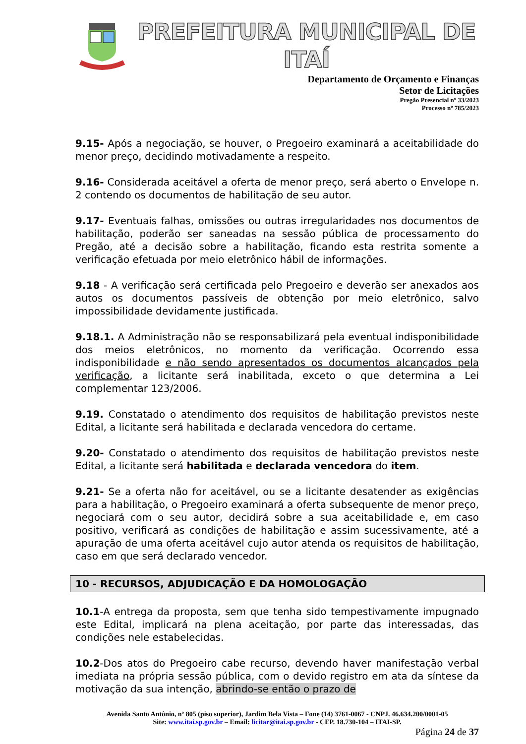PREFEITURA MUNICIPAL DE ITAÍ
Departamento de Orçamento e Finanças
Setor de Licitações
Pregão Presencial nº 33/2023
Processo nº 785/2023
9.15- Após a negociação, se houver, o Pregoeiro examinará a aceitabilidade do menor preço, decidindo motivadamente a respeito.
9.16- Considerada aceitável a oferta de menor preço, será aberto o Envelope n. 2 contendo os documentos de habilitação de seu autor.
9.17- Eventuais falhas, omissões ou outras irregularidades nos documentos de habilitação, poderão ser saneadas na sessão pública de processamento do Pregão, até a decisão sobre a habilitação, ficando esta restrita somente a verificação efetuada por meio eletrônico hábil de informações.
9.18 - A verificação será certificada pelo Pregoeiro e deverão ser anexados aos autos os documentos passíveis de obtenção por meio eletrônico, salvo impossibilidade devidamente justificada.
9.18.1. A Administração não se responsabilizará pela eventual indisponibilidade dos meios eletrônicos, no momento da verificação. Ocorrendo essa indisponibilidade e não sendo apresentados os documentos alcançados pela verificação, a licitante será inabilitada, exceto o que determina a Lei complementar 123/2006.
9.19. Constatado o atendimento dos requisitos de habilitação previstos neste Edital, a licitante será habilitada e declarada vencedora do certame.
9.20- Constatado o atendimento dos requisitos de habilitação previstos neste Edital, a licitante será habilitada e declarada vencedora do item.
9.21- Se a oferta não for aceitável, ou se a licitante desatender as exigências para a habilitação, o Pregoeiro examinará a oferta subsequente de menor preço, negociará com o seu autor, decidirá sobre a sua aceitabilidade e, em caso positivo, verificará as condições de habilitação e assim sucessivamente, até a apuração de uma oferta aceitável cujo autor atenda os requisitos de habilitação, caso em que será declarado vencedor.
10 - RECURSOS, ADJUDICAÇÃO E DA HOMOLOGAÇÃO
10.1-A entrega da proposta, sem que tenha sido tempestivamente impugnado este Edital, implicará na plena aceitação, por parte das interessadas, das condições nele estabelecidas.
10.2-Dos atos do Pregoeiro cabe recurso, devendo haver manifestação verbal imediata na própria sessão pública, com o devido registro em ata da síntese da motivação da sua intenção, abrindo-se então o prazo de
Avenida Santo Antônio, nº 805 (piso superior), Jardim Bela Vista – Fone (14) 3761-0067 - CNPJ. 46.634.200/0001-05
Site: www.itai.sp.gov.br – Email: licitar@itai.sp.gov.br - CEP. 18.730-104 – ITAI-SP.
Página 24 de 37